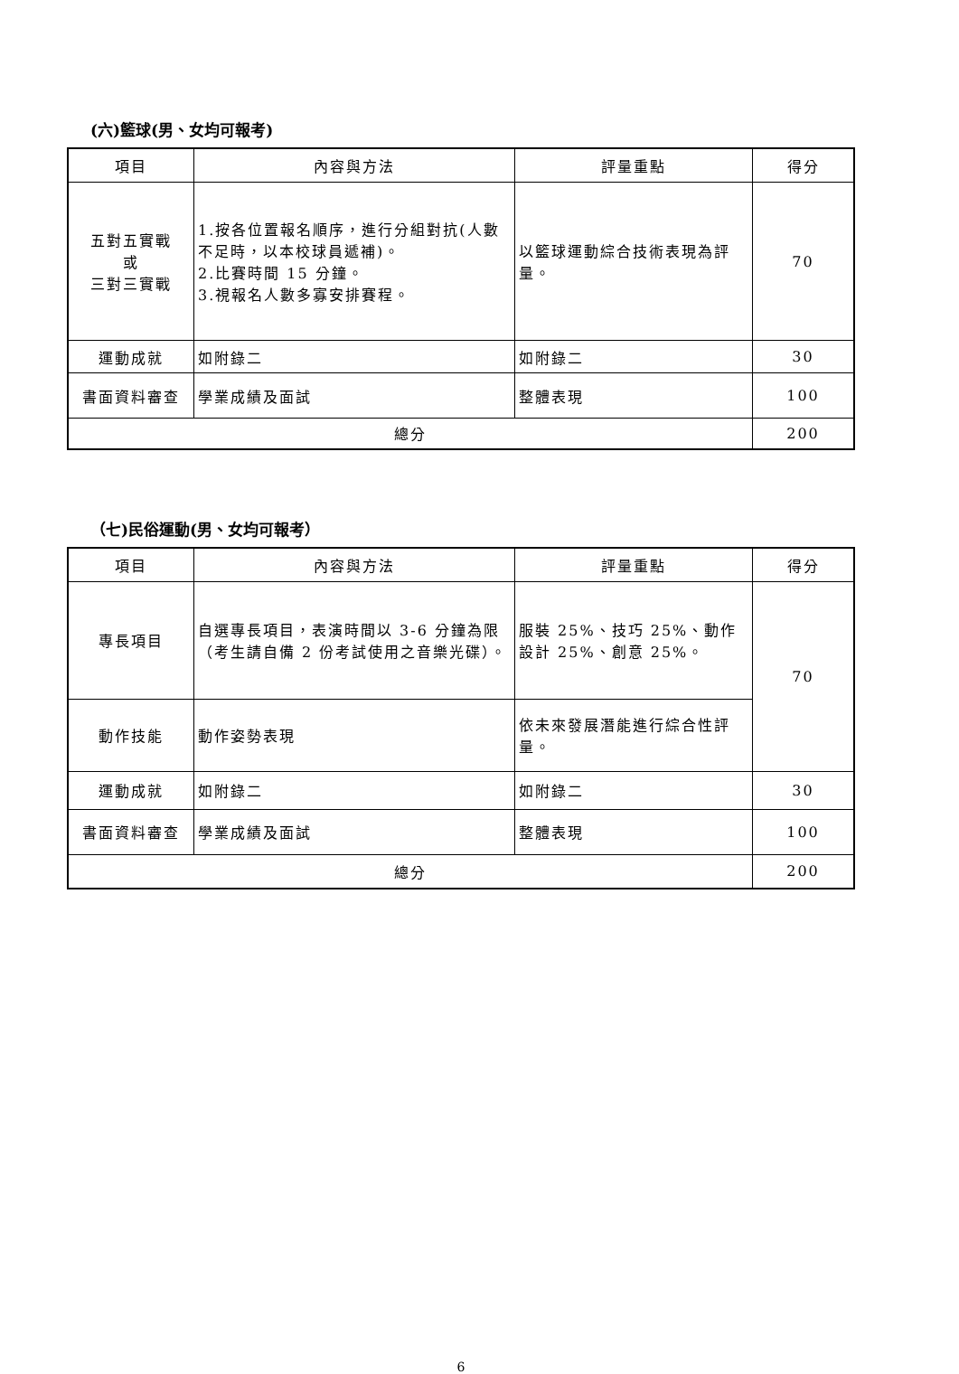(六)籃球(男、女均可報考)
| 項目 | 內容與方法 | 評量重點 | 得分 |
| --- | --- | --- | --- |
| 五對五實戰 或 三對三實戰 | 1.按各位置報名順序，進行分組對抗(人數不足時，以本校球員遞補)。 2.比賽時間 15 分鐘。 3.視報名人數多寡安排賽程。 | 以籃球運動綜合技術表現為評量。 | 70 |
| 運動成就 | 如附錄二 | 如附錄二 | 30 |
| 書面資料審查 | 學業成績及面試 | 整體表現 | 100 |
| 總分 | | | 200 |
（七)民俗運動(男、女均可報考）
| 項目 | 內容與方法 | 評量重點 | 得分 |
| --- | --- | --- | --- |
| 專長項目 | 自選專長項目，表演時間以 3-6 分鐘為限（考生請自備 2 份考試使用之音樂光碟）。 | 服裝 25%、技巧 25%、動作設計 25%、創意 25%。 | 70 |
| 動作技能 | 動作姿勢表現 | 依未來發展潛能進行綜合性評量。 | |
| 運動成就 | 如附錄二 | 如附錄二 | 30 |
| 書面資料審查 | 學業成績及面試 | 整體表現 | 100 |
| 總分 | | | 200 |
6